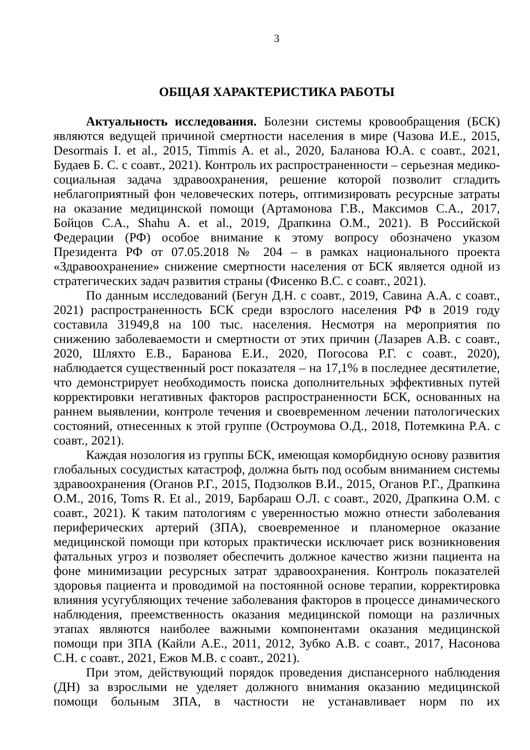3
ОБЩАЯ ХАРАКТЕРИСТИКА РАБОТЫ
Актуальность исследования. Болезни системы кровообращения (БСК) являются ведущей причиной смертности населения в мире (Чазова И.Е., 2015, Desormais I. et al., 2015, Timmis A. et al., 2020, Баланова Ю.А. с соавт., 2021, Будаев Б. С. с соавт., 2021). Контроль их распространенности – серьезная медико-социальная задача здравоохранения, решение которой позволит сгладить неблагоприятный фон человеческих потерь, оптимизировать ресурсные затраты на оказание медицинской помощи (Артамонова Г.В., Максимов С.А., 2017, Бойцов С.А., Shahu A. et al., 2019, Драпкина О.М., 2021). В Российской Федерации (РФ) особое внимание к этому вопросу обозначено указом Президента РФ от 07.05.2018 № 204 – в рамках национального проекта «Здравоохранение» снижение смертности населения от БСК является одной из стратегических задач развития страны (Фисенко В.С. с соавт., 2021).
По данным исследований (Бегун Д.Н. с соавт., 2019, Савина А.А. с соавт., 2021) распространенность БСК среди взрослого населения РФ в 2019 году составила 31949,8 на 100 тыс. населения. Несмотря на мероприятия по снижению заболеваемости и смертности от этих причин (Лазарев А.В. с соавт., 2020, Шляхто Е.В., Баранова Е.И., 2020, Погосова Р.Г. с соавт., 2020), наблюдается существенный рост показателя – на 17,1% в последнее десятилетие, что демонстрирует необходимость поиска дополнительных эффективных путей корректировки негативных факторов распространенности БСК, основанных на раннем выявлении, контроле течения и своевременном лечении патологических состояний, отнесенных к этой группе (Остроумова О.Д., 2018, Потемкина Р.А. с соавт., 2021).
Каждая нозология из группы БСК, имеющая коморбидную основу развития глобальных сосудистых катастроф, должна быть под особым вниманием системы здравоохранения (Оганов Р.Г., 2015, Подзолков В.И., 2015, Оганов Р.Г., Драпкина О.М., 2016, Toms R. Et al., 2019, Барбараш О.Л. с соавт., 2020, Драпкина О.М. с соавт., 2021). К таким патологиям с уверенностью можно отнести заболевания периферических артерий (ЗПА), своевременное и планомерное оказание медицинской помощи при которых практически исключает риск возникновения фатальных угроз и позволяет обеспечить должное качество жизни пациента на фоне минимизации ресурсных затрат здравоохранения. Контроль показателей здоровья пациента и проводимой на постоянной основе терапии, корректировка влияния усугубляющих течение заболевания факторов в процессе динамического наблюдения, преемственность оказания медицинской помощи на различных этапах являются наиболее важными компонентами оказания медицинской помощи при ЗПА (Кайли А.Е., 2011, 2012, Зубко А.В. с соавт., 2017, Насонова С.Н. с соавт., 2021, Ежов М.В. с соавт., 2021).
При этом, действующий порядок проведения диспансерного наблюдения (ДН) за взрослыми не уделяет должного внимания оказанию медицинской помощи больным ЗПА, в частности не устанавливает норм по их